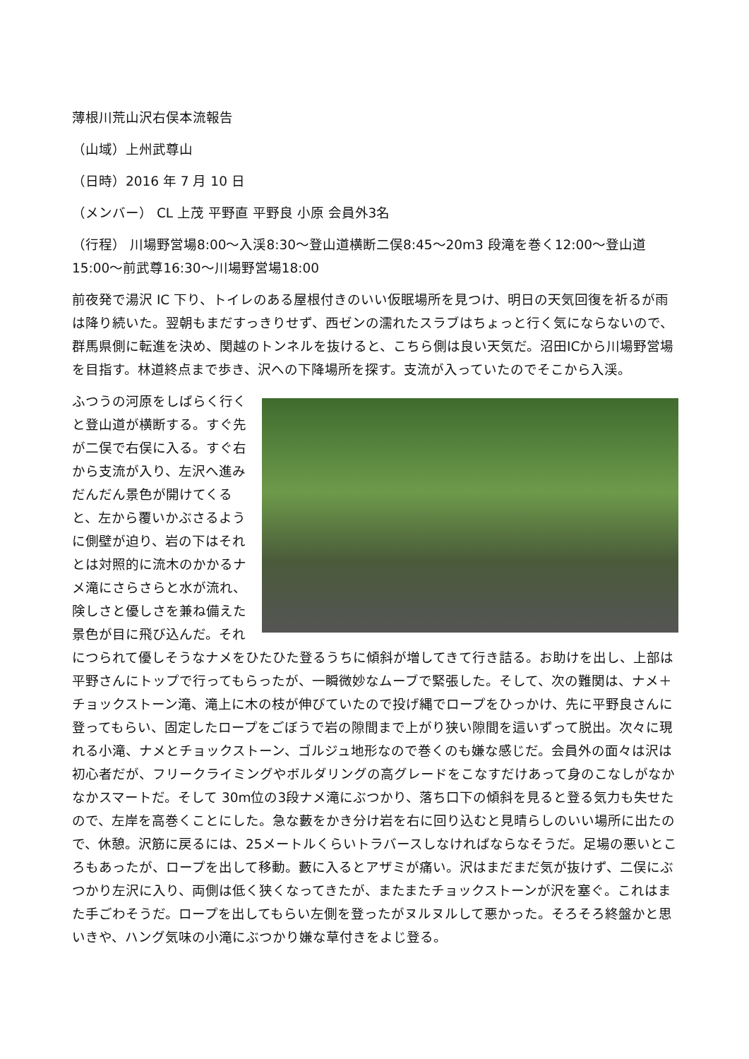薄根川荒山沢右俣本流報告
（山域）上州武尊山
（日時）2016 年 7 月 10 日
（メンバー） CL 上茂 平野直 平野良 小原 会員外3名
（行程） 川場野営場8:00～入渓8:30～登山道横断二俣8:45～20m3 段滝を巻く12:00～登山道15:00～前武尊16:30～川場野営場18:00
前夜発で湯沢 IC 下り、トイレのある屋根付きのいい仮眠場所を見つけ、明日の天気回復を祈るが雨は降り続いた。翌朝もまだすっきりせず、西ゼンの濡れたスラブはちょっと行く気にならないので、群馬県側に転進を決め、関越のトンネルを抜けると、こちら側は良い天気だ。沼田ICから川場野営場を目指す。林道終点まで歩き、沢への下降場所を探す。支流が入っていたのでそこから入渓。
ふつうの河原をしばらく行くと登山道が横断する。すぐ先が二俣で右俣に入る。すぐ右から支流が入り、左沢へ進みだんだん景色が開けてくると、左から覆いかぶさるように側壁が迫り、岩の下はそれとは対照的に流木のかかるナメ滝にさらさらと水が流れ、険しさと優しさを兼ね備えた景色が目に飛び込んだ。それにつられて優しそうなナメをひたひた登るうちに傾斜が増してきて行き詰る。お助けを出し、上部は平野さんにトップで行ってもらったが、一瞬微妙なムーブで緊張した。そして、次の難関は、ナメ＋チョックストーン滝、滝上に木の枝が伸びていたので投げ縄でロープをひっかけ、先に平野良さんに登ってもらい、固定したロープをごぼうで岩の隙間まで上がり狭い隙間を這いずって脱出。次々に現れる小滝、ナメとチョックストーン、ゴルジュ地形なので巻くのも嫌な感じだ。会員外の面々は沢は初心者だが、フリークライミングやボルダリングの高グレードをこなすだけあって身のこなしがなかなかスマートだ。そして 30m位の3段ナメ滝にぶつかり、落ち口下の傾斜を見ると登る気力も失せたので、左岸を高巻くことにした。急な藪をかき分け岩を右に回り込むと見晴らしのいい場所に出たので、休憩。沢筋に戻るには、25メートルくらいトラバースしなければならなそうだ。足場の悪いところもあったが、ロープを出して移動。藪に入るとアザミが痛い。沢はまだまだ気が抜けず、二俣にぶつかり左沢に入り、両側は低く狭くなってきたが、またまたチョックストーンが沢を塞ぐ。これはまた手ごわそうだ。ロープを出してもらい左側を登ったがヌルヌルして悪かった。そろそろ終盤かと思いきや、ハング気味の小滝にぶつかり嫌な草付きをよじ登る。